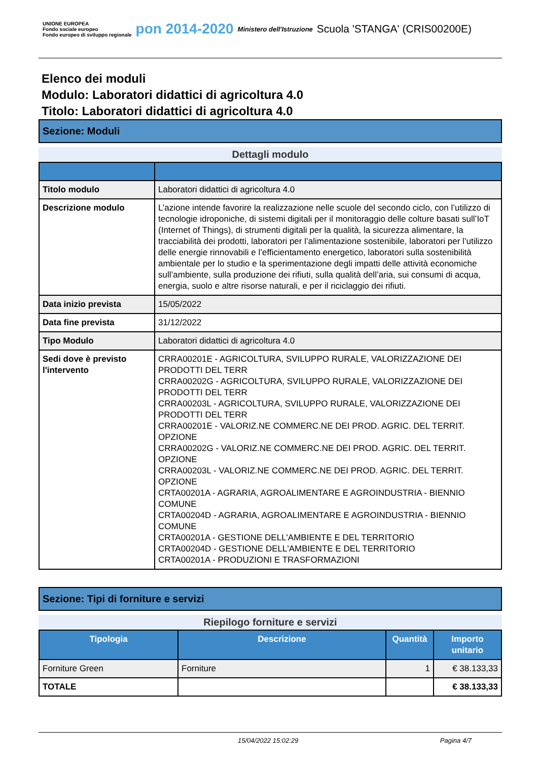UNIONE EUROPEA
Fondo sociale europeo
Fondo europeo di sviluppo regionale
pon 2014-2020
Ministero dell'Istruzione
Scuola 'STANGA' (CRIS00200E)
Elenco dei moduli
Modulo: Laboratori didattici di agricoltura 4.0
Titolo: Laboratori didattici di agricoltura 4.0
Sezione: Moduli
Dettagli modulo
| Titolo modulo | Laboratori didattici di agricoltura 4.0 |
| Descrizione modulo | L’azione intende favorire la realizzazione nelle scuole del secondo ciclo, con l’utilizzo di tecnologie idroponiche, di sistemi digitali per il monitoraggio delle colture basati sull’IoT (Internet of Things), di strumenti digitali per la qualità, la sicurezza alimentare, la tracciabilità dei prodotti, laboratori per l’alimentazione sostenibile, laboratori per l’utilizzo delle energie rinnovabili e l’efficientamento energetico, laboratori sulla sostenibilità ambientale per lo studio e la sperimentazione degli impatti delle attività economiche sull’ambiente, sulla produzione dei rifiuti, sulla qualità dell’aria, sui consumi di acqua, energia, suolo e altre risorse naturali, e per il riciclaggio dei rifiuti. |
| Data inizio prevista | 15/05/2022 |
| Data fine prevista | 31/12/2022 |
| Tipo Modulo | Laboratori didattici di agricoltura 4.0 |
| Sedi dove è previsto l'intervento | CRRA00201E - AGRICOLTURA, SVILUPPO RURALE, VALORIZZAZIONE DEI PRODOTTI DEL TERR CRRA00202G - AGRICOLTURA, SVILUPPO RURALE, VALORIZZAZIONE DEI PRODOTTI DEL TERR CRRA00203L - AGRICOLTURA, SVILUPPO RURALE, VALORIZZAZIONE DEI PRODOTTI DEL TERR CRRA00201E - VALORIZ.NE COMMERC.NE DEI PROD. AGRIC. DEL TERRIT. OPZIONE CRRA00202G - VALORIZ.NE COMMERC.NE DEI PROD. AGRIC. DEL TERRIT. OPZIONE CRRA00203L - VALORIZ.NE COMMERC.NE DEI PROD. AGRIC. DEL TERRIT. OPZIONE CRTA00201A - AGRARIA, AGROALIMENTARE E AGROINDUSTRIA - BIENNIO COMUNE CRTA00204D - AGRARIA, AGROALIMENTARE E AGROINDUSTRIA - BIENNIO COMUNE CRTA00201A - GESTIONE DELL'AMBIENTE E DEL TERRITORIO CRTA00204D - GESTIONE DELL'AMBIENTE E DEL TERRITORIO CRTA00201A - PRODUZIONI E TRASFORMAZIONI |
Sezione: Tipi di forniture e servizi
Riepilogo forniture e servizi
| Tipologia | Descrizione | Quantità | Importo unitario |
| --- | --- | --- | --- |
| Forniture Green | Forniture | 1 | € 38.133,33 |
| TOTALE | | | € 38.133,33 |
15/04/2022 15:02:29 Pagina 4/7